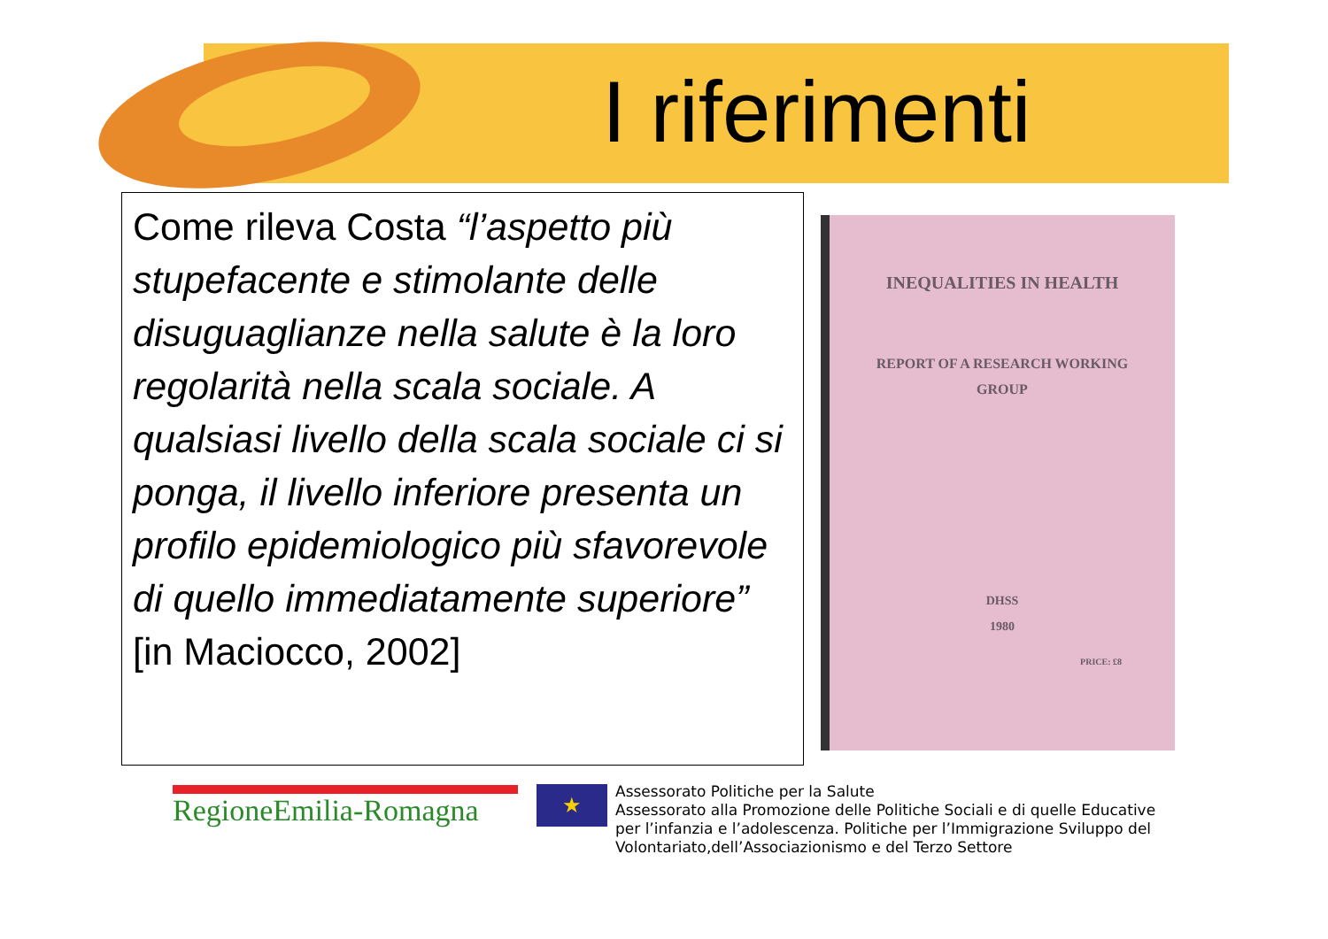I riferimenti
Come rileva Costa “l’aspetto più stupefacente e stimolante delle disuguaglianze nella salute è la loro regolarità nella scala sociale. A qualsiasi livello della scala sociale ci si ponga, il livello inferiore presenta un profilo epidemiologico più sfavorevole di quello immediatamente superiore” [in Maciocco, 2002]
INEQUALITIES IN HEALTH
REPORT OF A RESEARCH WORKING
GROUP
DHSS
1980
PRICE: £8
RegioneEmilia-Romagna
★
Assessorato Politiche per la Salute
Assessorato alla Promozione delle Politiche Sociali e di quelle Educative
per l’infanzia e l’adolescenza. Politiche per l’Immigrazione Sviluppo del
Volontariato,dell’Associazionismo e del Terzo Settore